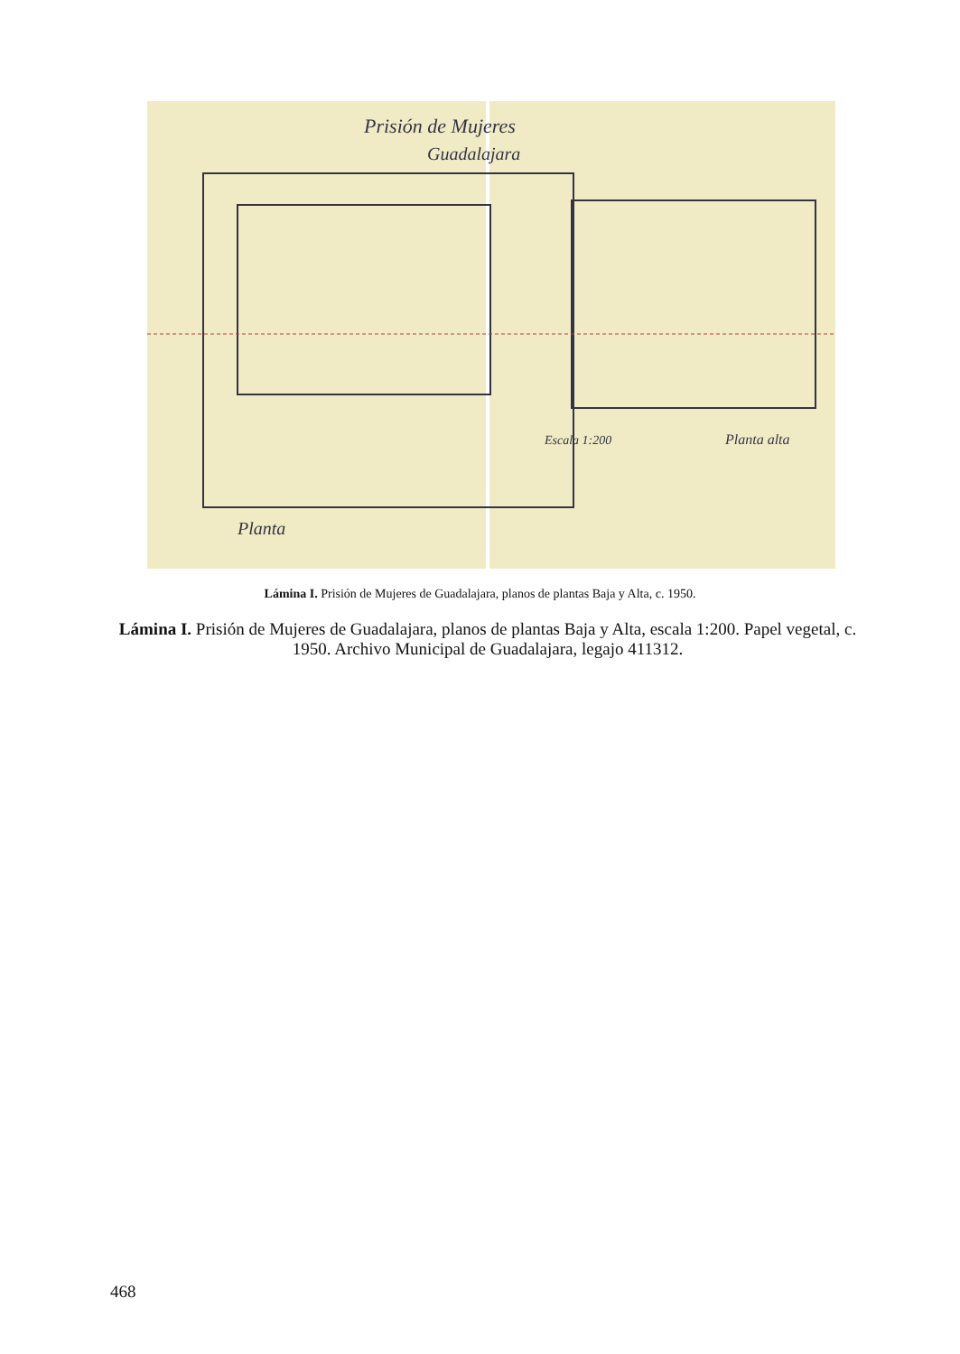Prisión de Mujeres
Guadalajara
Planta
Escala 1:200
Planta alta
Lámina I. Prisión de Mujeres de Guadalajara, planos de plantas Baja y Alta, c. 1950.
Lámina I. Prisión de Mujeres de Guadalajara, planos de plantas Baja y Alta, escala 1:200. Papel vegetal, c. 1950. Archivo Municipal de Guadalajara, legajo 411312.
468